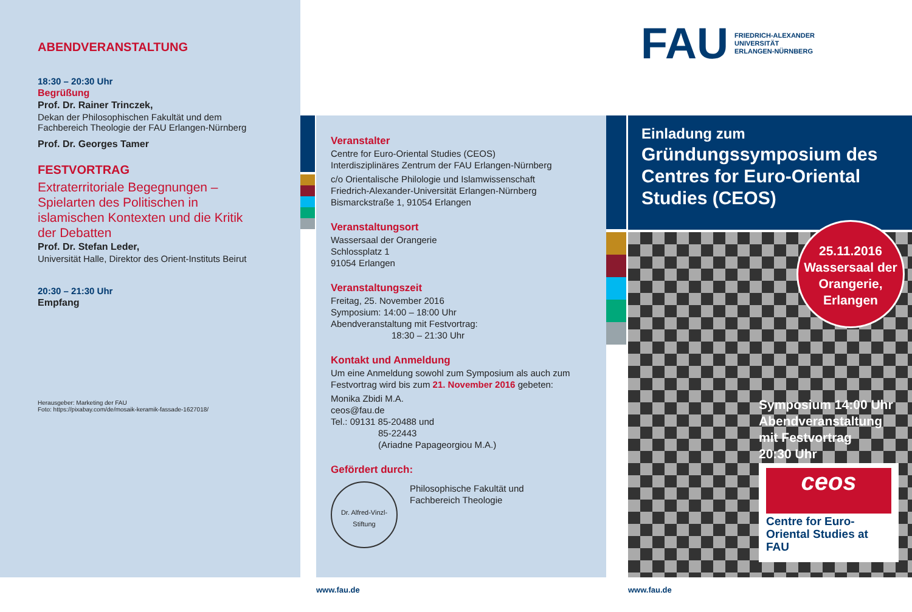ABENDVERANSTALTUNG
18:30 – 20:30 Uhr
Begrüßung
Prof. Dr. Rainer Trinczek,
Dekan der Philosophischen Fakultät und dem Fachbereich Theologie der FAU Erlangen-Nürnberg
Prof. Dr. Georges Tamer
FESTVORTRAG
Extraterritoriale Begegnungen – Spielarten des Politischen in islamischen Kontexten und die Kritik der Debatten
Prof. Dr. Stefan Leder,
Universität Halle, Direktor des Orient-Instituts Beirut
20:30 – 21:30 Uhr
Empfang
Herausgeber: Marketing der FAU
Foto: https://pixabay.com/de/mosaik-keramik-fassade-1627018/
Veranstalter
Centre for Euro-Oriental Studies (CEOS)
Interdisziplinäres Zentrum der FAU Erlangen-Nürnberg
c/o Orientalische Philologie und Islamwissenschaft
Friedrich-Alexander-Universität Erlangen-Nürnberg
Bismarckstraße 1, 91054 Erlangen
Veranstaltungsort
Wassersaal der Orangerie
Schlossplatz 1
91054 Erlangen
Veranstaltungszeit
Freitag, 25. November 2016
Symposium: 14:00 – 18:00 Uhr
Abendveranstaltung mit Festvortrag:
18:30 – 21:30 Uhr
Kontakt und Anmeldung
Um eine Anmeldung sowohl zum Symposium als auch zum Festvortrag wird bis zum 21. November 2016 gebeten:
Monika Zbidi M.A.
ceos@fau.de
Tel.: 09131 85-20488 und
85-22443
(Ariadne Papageorgiou M.A.)
Gefördert durch:
Dr. Alfred-Vinzl-Stiftung
Philosophische Fakultät und
Fachbereich Theologie
FAU FRIEDRICH-ALEXANDER
UNIVERSITÄT
ERLANGEN-NÜRNBERG
Einladung zum
Gründungssymposium des Centres for Euro-Oriental Studies (CEOS)
25.11.2016
Wassersaal der Orangerie, Erlangen
Symposium 14:00 Uhr
Abendveranstaltung
mit Festvortrag
20:30 Uhr
ceos
Centre for Euro-Oriental Studies at FAU
www.fau.de www.fau.de